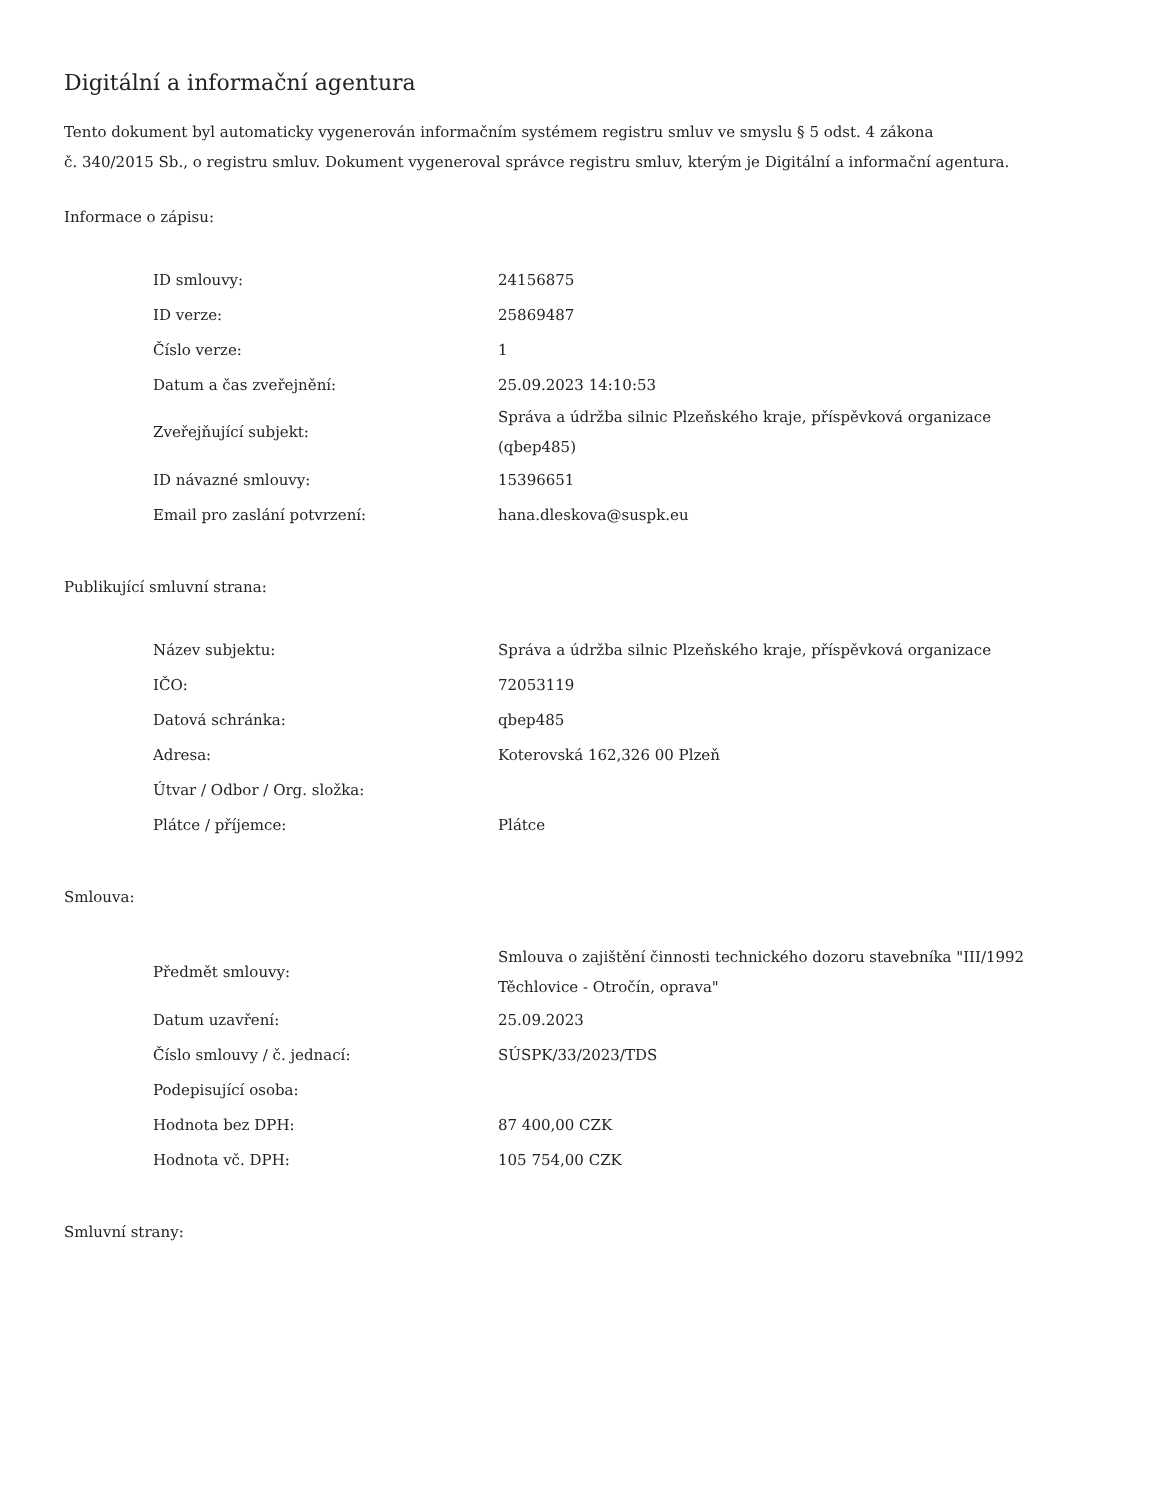Digitální a informační agentura
Tento dokument byl automaticky vygenerován informačním systémem registru smluv ve smyslu § 5 odst. 4 zákona
č. 340/2015 Sb., o registru smluv. Dokument vygeneroval správce registru smluv, kterým je Digitální a informační agentura.
Informace o zápisu:
| ID smlouvy: | 24156875 |
| ID verze: | 25869487 |
| Číslo verze: | 1 |
| Datum a čas zveřejnění: | 25.09.2023 14:10:53 |
| Zveřejňující subjekt: | Správa a údržba silnic Plzeňského kraje, příspěvková organizace (qbep485) |
| ID návazné smlouvy: | 15396651 |
| Email pro zaslání potvrzení: | hana.dleskova@suspk.eu |
Publikující smluvní strana:
| Název subjektu: | Správa a údržba silnic Plzeňského kraje, příspěvková organizace |
| IČO: | 72053119 |
| Datová schránka: | qbep485 |
| Adresa: | Koterovská 162,326 00 Plzeň |
| Útvar / Odbor / Org. složka: | |
| Plátce / příjemce: | Plátce |
Smlouva:
| Předmět smlouvy: | Smlouva o zajištění činnosti technického dozoru stavebníka "III/1992 Těchlovice - Otročín, oprava" |
| Datum uzavření: | 25.09.2023 |
| Číslo smlouvy / č. jednací: | SÚSPK/33/2023/TDS |
| Podepisující osoba: | |
| Hodnota bez DPH: | 87 400,00 CZK |
| Hodnota vč. DPH: | 105 754,00 CZK |
Smluvní strany: